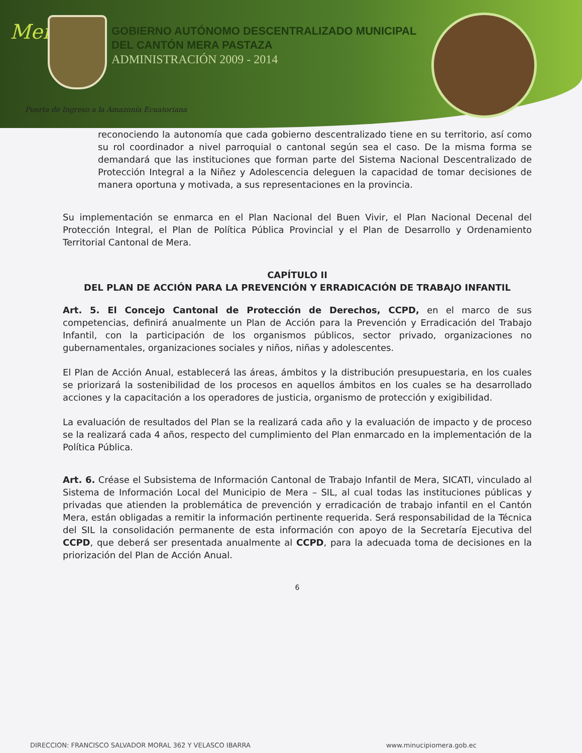Mera
GOBIERNO AUTÓNOMO DESCENTRALIZADO MUNICIPAL
DEL CANTÓN MERA PASTAZA
ADMINISTRACIÓN 2009 - 2014
Puerta de Ingreso a la Amazonía Ecuatoriana
reconociendo la autonomía que cada gobierno descentralizado tiene en su territorio, así como su rol coordinador a nivel parroquial o cantonal según sea el caso. De la misma forma se demandará que las instituciones que forman parte del Sistema Nacional Descentralizado de Protección Integral a la Niñez y Adolescencia deleguen la capacidad de tomar decisiones de manera oportuna y motivada, a sus representaciones en la provincia.
Su implementación se enmarca en el Plan Nacional del Buen Vivir, el Plan Nacional Decenal del Protección Integral, el Plan de Política Pública Provincial y el Plan de Desarrollo y Ordenamiento Territorial Cantonal de Mera.
CAPÍTULO II
DEL PLAN DE ACCIÓN PARA LA PREVENCIÓN Y ERRADICACIÓN DE TRABAJO INFANTIL
Art. 5. El Concejo Cantonal de Protección de Derechos, CCPD, en el marco de sus competencias, definirá anualmente un Plan de Acción para la Prevención y Erradicación del Trabajo Infantil, con la participación de los organismos públicos, sector privado, organizaciones no gubernamentales, organizaciones sociales y niños, niñas y adolescentes.
El Plan de Acción Anual, establecerá las áreas, ámbitos y la distribución presupuestaria, en los cuales se priorizará la sostenibilidad de los procesos en aquellos ámbitos en los cuales se ha desarrollado acciones y la capacitación a los operadores de justicia, organismo de protección y exigibilidad.
La evaluación de resultados del Plan se la realizará cada año y la evaluación de impacto y de proceso se la realizará cada 4 años, respecto del cumplimiento del Plan enmarcado en la implementación de la Política Pública.
Art. 6. Créase el Subsistema de Información Cantonal de Trabajo Infantil de Mera, SICATI, vinculado al Sistema de Información Local del Municipio de Mera – SIL, al cual todas las instituciones públicas y privadas que atienden la problemática de prevención y erradicación de trabajo infantil en el Cantón Mera, están obligadas a remitir la información pertinente requerida. Será responsabilidad de la Técnica del SIL la consolidación permanente de esta información con apoyo de la Secretaría Ejecutiva del CCPD, que deberá ser presentada anualmente al CCPD, para la adecuada toma de decisiones en la priorización del Plan de Acción Anual.
6
DIRECCION: FRANCISCO SALVADOR MORAL 362 Y VELASCO IBARRA www.minucipiomera.gob.ec